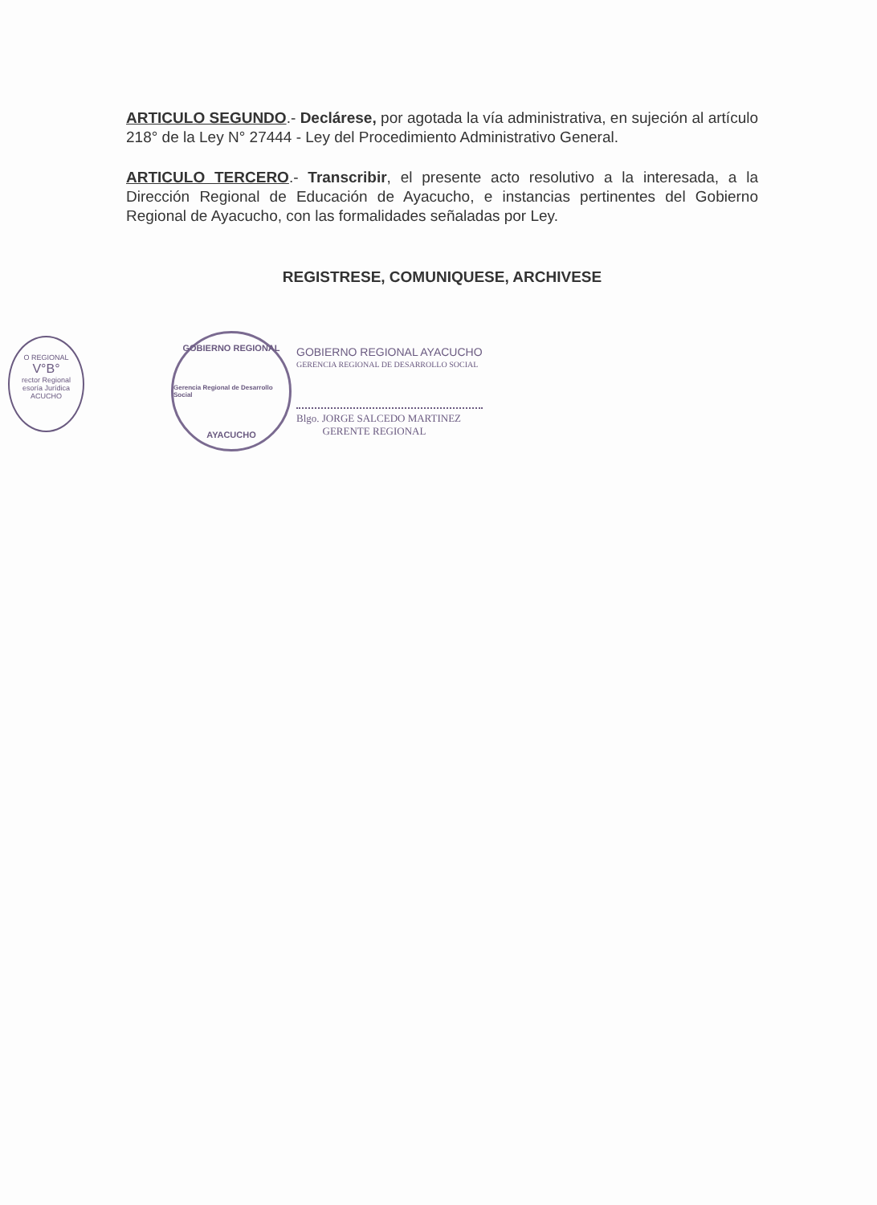O REGIONAL
V°B°
rector Regional
esoría Jurídica
ACUCHO
ARTICULO SEGUNDO.- Declárese, por agotada la vía administrativa, en sujeción al artículo 218° de la Ley N° 27444 - Ley del Procedimiento Administrativo General.
ARTICULO TERCERO.- Transcribir, el presente acto resolutivo a la interesada, a la Dirección Regional de Educación de Ayacucho, e instancias pertinentes del Gobierno Regional de Ayacucho, con las formalidades señaladas por Ley.
REGISTRESE, COMUNIQUESE, ARCHIVESE
GOBIERNO REGIONAL
Gerencia Regional de Desarrollo Social
AYACUCHO
GOBIERNO REGIONAL AYACUCHO
GERENCIA REGIONAL DE DESARROLLO SOCIAL
Blgo. JORGE SALCEDO MARTINEZ
GERENTE REGIONAL